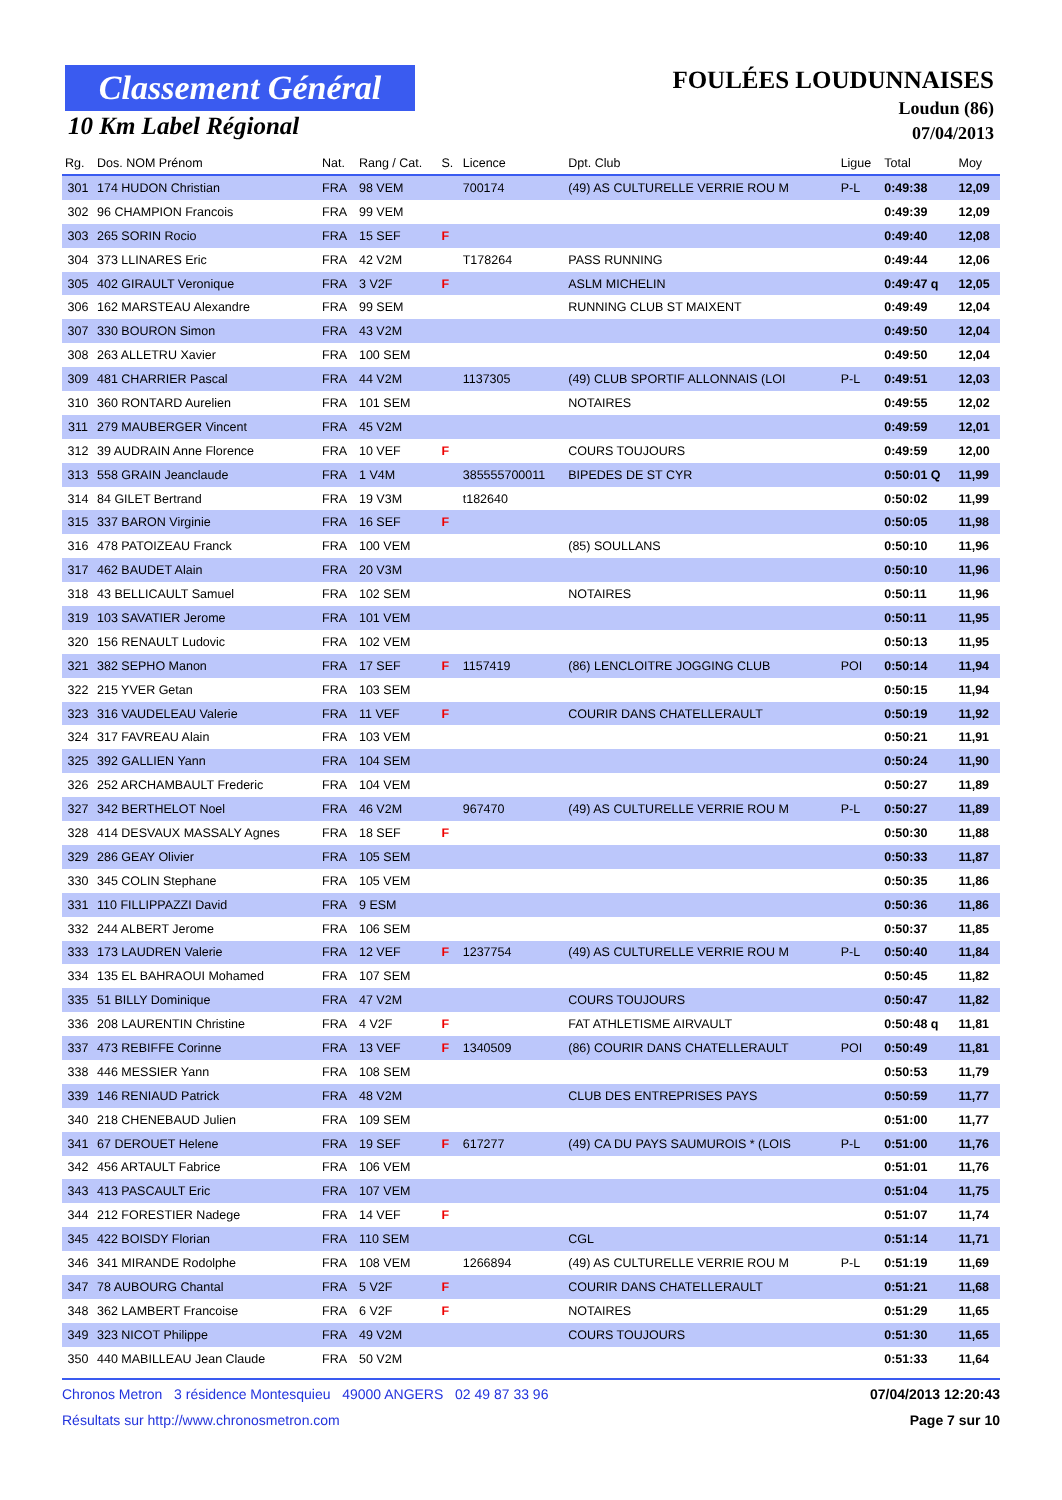Classement Général
10 Km Label Régional
FOULÉES LOUDUNNAISES
Loudun (86)
07/04/2013
| Rg. | Dos. NOM Prénom | Nat. | Rang / Cat. | S. | Licence | Dpt. Club | Ligue | Total | Moy |
| --- | --- | --- | --- | --- | --- | --- | --- | --- | --- |
| 301 | 174 HUDON Christian | FRA | 98 VEM | | 700174 | (49) AS CULTURELLE VERRIE ROU M | P-L | 0:49:38 | 12,09 |
| 302 | 96 CHAMPION Francois | FRA | 99 VEM | | | | | 0:49:39 | 12,09 |
| 303 | 265 SORIN Rocio | FRA | 15 SEF | F | | | | 0:49:40 | 12,08 |
| 304 | 373 LLINARES Eric | FRA | 42 V2M | | T178264 | PASS RUNNING | | 0:49:44 | 12,06 |
| 305 | 402 GIRAULT Veronique | FRA | 3 V2F | F | | ASLM MICHELIN | | 0:49:47 q | 12,05 |
| 306 | 162 MARSTEAU Alexandre | FRA | 99 SEM | | | RUNNING CLUB ST MAIXENT | | 0:49:49 | 12,04 |
| 307 | 330 BOURON Simon | FRA | 43 V2M | | | | | 0:49:50 | 12,04 |
| 308 | 263 ALLETRU Xavier | FRA | 100 SEM | | | | | 0:49:50 | 12,04 |
| 309 | 481 CHARRIER Pascal | FRA | 44 V2M | | 1137305 | (49) CLUB SPORTIF ALLONNAIS (LOI | P-L | 0:49:51 | 12,03 |
| 310 | 360 RONTARD Aurelien | FRA | 101 SEM | | | NOTAIRES | | 0:49:55 | 12,02 |
| 311 | 279 MAUBERGER Vincent | FRA | 45 V2M | | | | | 0:49:59 | 12,01 |
| 312 | 39 AUDRAIN Anne Florence | FRA | 10 VEF | F | | COURS TOUJOURS | | 0:49:59 | 12,00 |
| 313 | 558 GRAIN Jeanclaude | FRA | 1 V4M | | 385555700011 | BIPEDES DE ST CYR | | 0:50:01 Q | 11,99 |
| 314 | 84 GILET Bertrand | FRA | 19 V3M | | t182640 | | | 0:50:02 | 11,99 |
| 315 | 337 BARON Virginie | FRA | 16 SEF | F | | | | 0:50:05 | 11,98 |
| 316 | 478 PATOIZEAU Franck | FRA | 100 VEM | | | (85) SOULLANS | | 0:50:10 | 11,96 |
| 317 | 462 BAUDET Alain | FRA | 20 V3M | | | | | 0:50:10 | 11,96 |
| 318 | 43 BELLICAULT Samuel | FRA | 102 SEM | | | NOTAIRES | | 0:50:11 | 11,96 |
| 319 | 103 SAVATIER Jerome | FRA | 101 VEM | | | | | 0:50:11 | 11,95 |
| 320 | 156 RENAULT Ludovic | FRA | 102 VEM | | | | | 0:50:13 | 11,95 |
| 321 | 382 SEPHO Manon | FRA | 17 SEF | F | 1157419 | (86) LENCLOITRE JOGGING CLUB | POI | 0:50:14 | 11,94 |
| 322 | 215 YVER Getan | FRA | 103 SEM | | | | | 0:50:15 | 11,94 |
| 323 | 316 VAUDELEAU Valerie | FRA | 11 VEF | F | | COURIR DANS CHATELLERAULT | | 0:50:19 | 11,92 |
| 324 | 317 FAVREAU Alain | FRA | 103 VEM | | | | | 0:50:21 | 11,91 |
| 325 | 392 GALLIEN Yann | FRA | 104 SEM | | | | | 0:50:24 | 11,90 |
| 326 | 252 ARCHAMBAULT Frederic | FRA | 104 VEM | | | | | 0:50:27 | 11,89 |
| 327 | 342 BERTHELOT Noel | FRA | 46 V2M | | 967470 | (49) AS CULTURELLE VERRIE ROU M | P-L | 0:50:27 | 11,89 |
| 328 | 414 DESVAUX MASSALY Agnes | FRA | 18 SEF | F | | | | 0:50:30 | 11,88 |
| 329 | 286 GEAY Olivier | FRA | 105 SEM | | | | | 0:50:33 | 11,87 |
| 330 | 345 COLIN Stephane | FRA | 105 VEM | | | | | 0:50:35 | 11,86 |
| 331 | 110 FILLIPPAZZI David | FRA | 9 ESM | | | | | 0:50:36 | 11,86 |
| 332 | 244 ALBERT Jerome | FRA | 106 SEM | | | | | 0:50:37 | 11,85 |
| 333 | 173 LAUDREN Valerie | FRA | 12 VEF | F | 1237754 | (49) AS CULTURELLE VERRIE ROU M | P-L | 0:50:40 | 11,84 |
| 334 | 135 EL BAHRAOUI Mohamed | FRA | 107 SEM | | | | | 0:50:45 | 11,82 |
| 335 | 51 BILLY Dominique | FRA | 47 V2M | | | COURS TOUJOURS | | 0:50:47 | 11,82 |
| 336 | 208 LAURENTIN Christine | FRA | 4 V2F | F | | FAT ATHLETISME AIRVAULT | | 0:50:48 q | 11,81 |
| 337 | 473 REBIFFE Corinne | FRA | 13 VEF | F | 1340509 | (86) COURIR DANS CHATELLERAULT | POI | 0:50:49 | 11,81 |
| 338 | 446 MESSIER Yann | FRA | 108 SEM | | | | | 0:50:53 | 11,79 |
| 339 | 146 RENIAUD Patrick | FRA | 48 V2M | | | CLUB DES ENTREPRISES PAYS | | 0:50:59 | 11,77 |
| 340 | 218 CHENEBAUD Julien | FRA | 109 SEM | | | | | 0:51:00 | 11,77 |
| 341 | 67 DEROUET Helene | FRA | 19 SEF | F | 617277 | (49) CA DU PAYS SAUMUROIS * (LOIS | P-L | 0:51:00 | 11,76 |
| 342 | 456 ARTAULT Fabrice | FRA | 106 VEM | | | | | 0:51:01 | 11,76 |
| 343 | 413 PASCAULT Eric | FRA | 107 VEM | | | | | 0:51:04 | 11,75 |
| 344 | 212 FORESTIER Nadege | FRA | 14 VEF | F | | | | 0:51:07 | 11,74 |
| 345 | 422 BOISDY Florian | FRA | 110 SEM | | | CGL | | 0:51:14 | 11,71 |
| 346 | 341 MIRANDE Rodolphe | FRA | 108 VEM | | 1266894 | (49) AS CULTURELLE VERRIE ROU M | P-L | 0:51:19 | 11,69 |
| 347 | 78 AUBOURG Chantal | FRA | 5 V2F | F | | COURIR DANS CHATELLERAULT | | 0:51:21 | 11,68 |
| 348 | 362 LAMBERT Francoise | FRA | 6 V2F | F | | NOTAIRES | | 0:51:29 | 11,65 |
| 349 | 323 NICOT Philippe | FRA | 49 V2M | | | COURS TOUJOURS | | 0:51:30 | 11,65 |
| 350 | 440 MABILLEAU Jean Claude | FRA | 50 V2M | | | | | 0:51:33 | 11,64 |
Chronos Metron 3 résidence Montesquieu 49000 ANGERS 02 49 87 33 96 07/04/2013 12:20:43
Résultats sur http://www.chronosmetron.com Page 7 sur 10